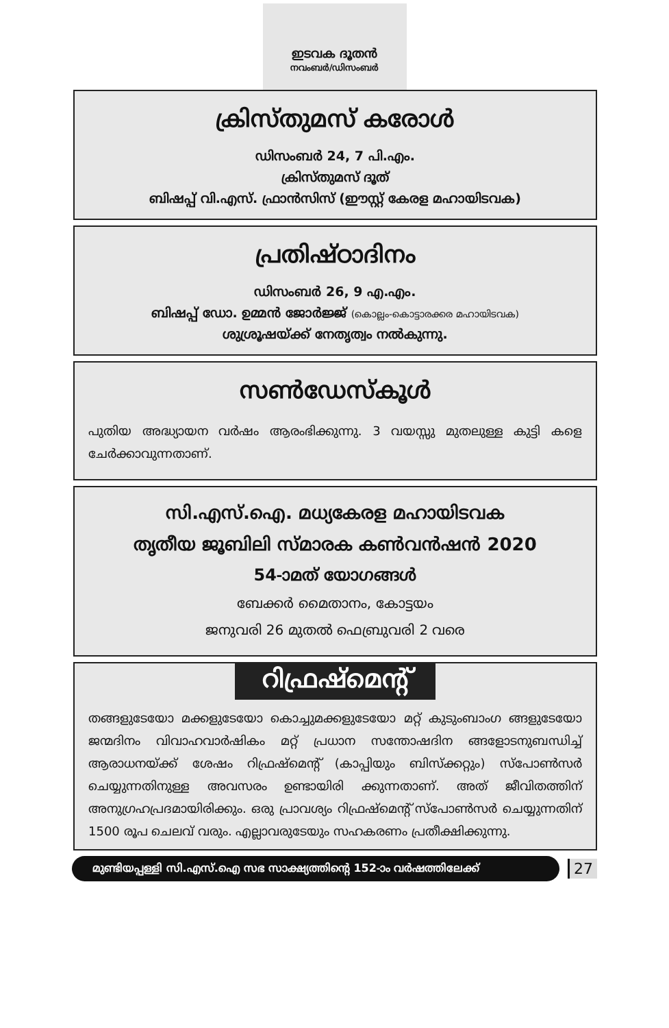ഇടവക ദൂതൻ
നവംബർ/ഡിസംബർ
ക്രിസ്തുമസ് കരോൾ
ഡിസംബർ 24, 7 പി.എം.
ക്രിസ്തുമസ് ദൂത്
ബിഷപ്പ് വി.എസ്. ഫ്രാൻസിസ് (ഈസ്റ്റ് കേരള മഹായിടവക)
പ്രതിഷ്ഠാദിനം
ഡിസംബർ 26, 9 എ.എം.
ബിഷപ്പ് ഡോ. ഉമ്മൻ ജോർജ്ജ് (കൊല്ലം-കൊട്ടാരക്കര മഹായിടവക)
ശുശ്രൂഷയ്ക്ക് നേതൃത്വം നൽകുന്നു.
സൺഡേസ്കൂൾ
പുതിയ അദ്ധ്യായന വർഷം ആരംഭിക്കുന്നു. 3 വയസ്സു മുതലുള്ള കുട്ടി കളെ ചേർക്കാവുന്നതാണ്.
സി.എസ്.ഐ. മധ്യകേരള മഹായിടവക
തൃതീയ ജൂബിലി സ്മാരക കൺവൻഷൻ 2020
54-ാമത് യോഗങ്ങൾ
ബേക്കർ മൈതാനം, കോട്ടയം
ജനുവരി 26 മുതൽ ഫെബ്രുവരി 2 വരെ
റിഫ്രഷ്മെന്റ്
തങ്ങളുടേയോ മക്കളുടേയോ കൊച്ചുമക്കളുടേയോ മറ്റ് കുടുംബാംഗ ങ്ങളുടേയോ ജന്മദിനം വിവാഹവാർഷികം മറ്റ് പ്രധാന സന്തോഷദിന ങ്ങളോടനുബന്ധിച്ച് ആരാധനയ്ക്ക് ശേഷം റിഫ്രഷ്മെന്റ് (കാപ്പിയും ബിസ്ക്കറ്റും) സ്പോൺസർ ചെയ്യുന്നതിനുള്ള അവസരം ഉണ്ടായിരി ക്കുന്നതാണ്. അത് ജീവിതത്തിന് അനുഗ്രഹപ്രദമായിരിക്കും. ഒരു പ്രാവശ്യം റിഫ്രഷ്മെന്റ് സ്പോൺസർ ചെയ്യുന്നതിന് 1500 രൂപ ചെലവ് വരും. എല്ലാവരുടേയും സഹകരണം പ്രതീക്ഷിക്കുന്നു.
മുണ്ടിയപ്പള്ളി സി.എസ്.ഐ സഭ സാക്ഷ്യത്തിന്റെ 152-ാം വർഷത്തിലേക്ക്
27